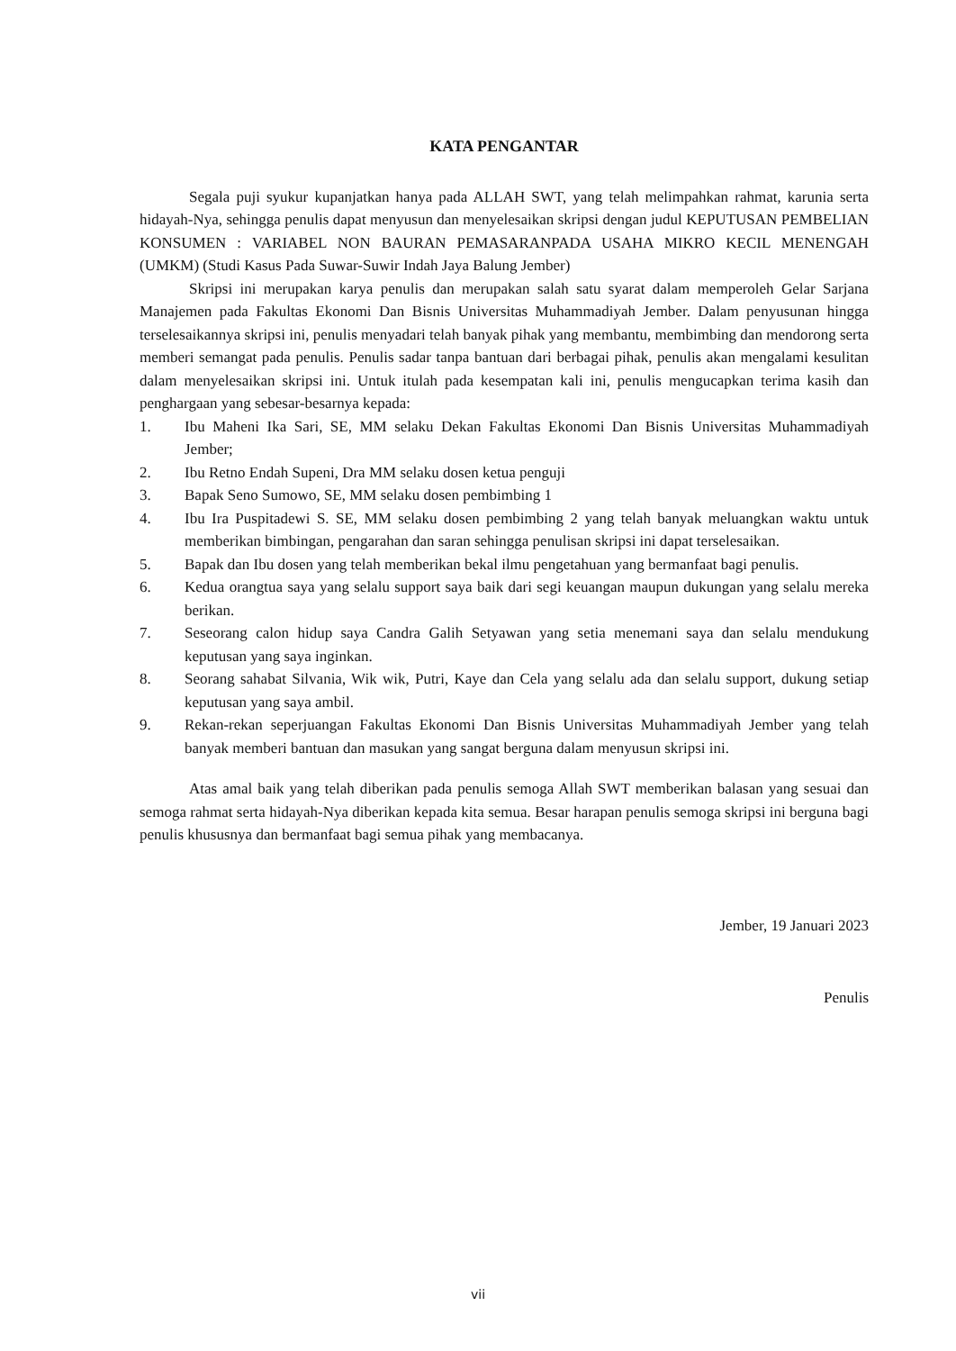KATA PENGANTAR
Segala puji syukur kupanjatkan hanya pada ALLAH SWT, yang telah melimpahkan rahmat, karunia serta hidayah-Nya, sehingga penulis dapat menyusun dan menyelesaikan skripsi dengan judul KEPUTUSAN PEMBELIAN KONSUMEN : VARIABEL NON BAURAN PEMASARANPADA USAHA MIKRO KECIL MENENGAH (UMKM) (Studi Kasus Pada Suwar-Suwir Indah Jaya Balung Jember)
Skripsi ini merupakan karya penulis dan merupakan salah satu syarat dalam memperoleh Gelar Sarjana Manajemen pada Fakultas Ekonomi Dan Bisnis Universitas Muhammadiyah Jember. Dalam penyusunan hingga terselesaikannya skripsi ini, penulis menyadari telah banyak pihak yang membantu, membimbing dan mendorong serta memberi semangat pada penulis. Penulis sadar tanpa bantuan dari berbagai pihak, penulis akan mengalami kesulitan dalam menyelesaikan skripsi ini. Untuk itulah pada kesempatan kali ini, penulis mengucapkan terima kasih dan penghargaan yang sebesar-besarnya kepada:
1. Ibu Maheni Ika Sari, SE, MM selaku Dekan Fakultas Ekonomi Dan Bisnis Universitas Muhammadiyah Jember;
2. Ibu Retno Endah Supeni, Dra MM selaku dosen ketua penguji
3. Bapak Seno Sumowo, SE, MM selaku dosen pembimbing 1
4. Ibu Ira Puspitadewi S. SE, MM selaku dosen pembimbing 2 yang telah banyak meluangkan waktu untuk memberikan bimbingan, pengarahan dan saran sehingga penulisan skripsi ini dapat terselesaikan.
5. Bapak dan Ibu dosen yang telah memberikan bekal ilmu pengetahuan yang bermanfaat bagi penulis.
6. Kedua orangtua saya yang selalu support saya baik dari segi keuangan maupun dukungan yang selalu mereka berikan.
7. Seseorang calon hidup saya Candra Galih Setyawan yang setia menemani saya dan selalu mendukung keputusan yang saya inginkan.
8. Seorang sahabat Silvania, Wik wik, Putri, Kaye dan Cela yang selalu ada dan selalu support, dukung setiap keputusan yang saya ambil.
9. Rekan-rekan seperjuangan Fakultas Ekonomi Dan Bisnis Universitas Muhammadiyah Jember yang telah banyak memberi bantuan dan masukan yang sangat berguna dalam menyusun skripsi ini.
Atas amal baik yang telah diberikan pada penulis semoga Allah SWT memberikan balasan yang sesuai dan semoga rahmat serta hidayah-Nya diberikan kepada kita semua. Besar harapan penulis semoga skripsi ini berguna bagi penulis khususnya dan bermanfaat bagi semua pihak yang membacanya.
Jember, 19 Januari 2023
Penulis
vii